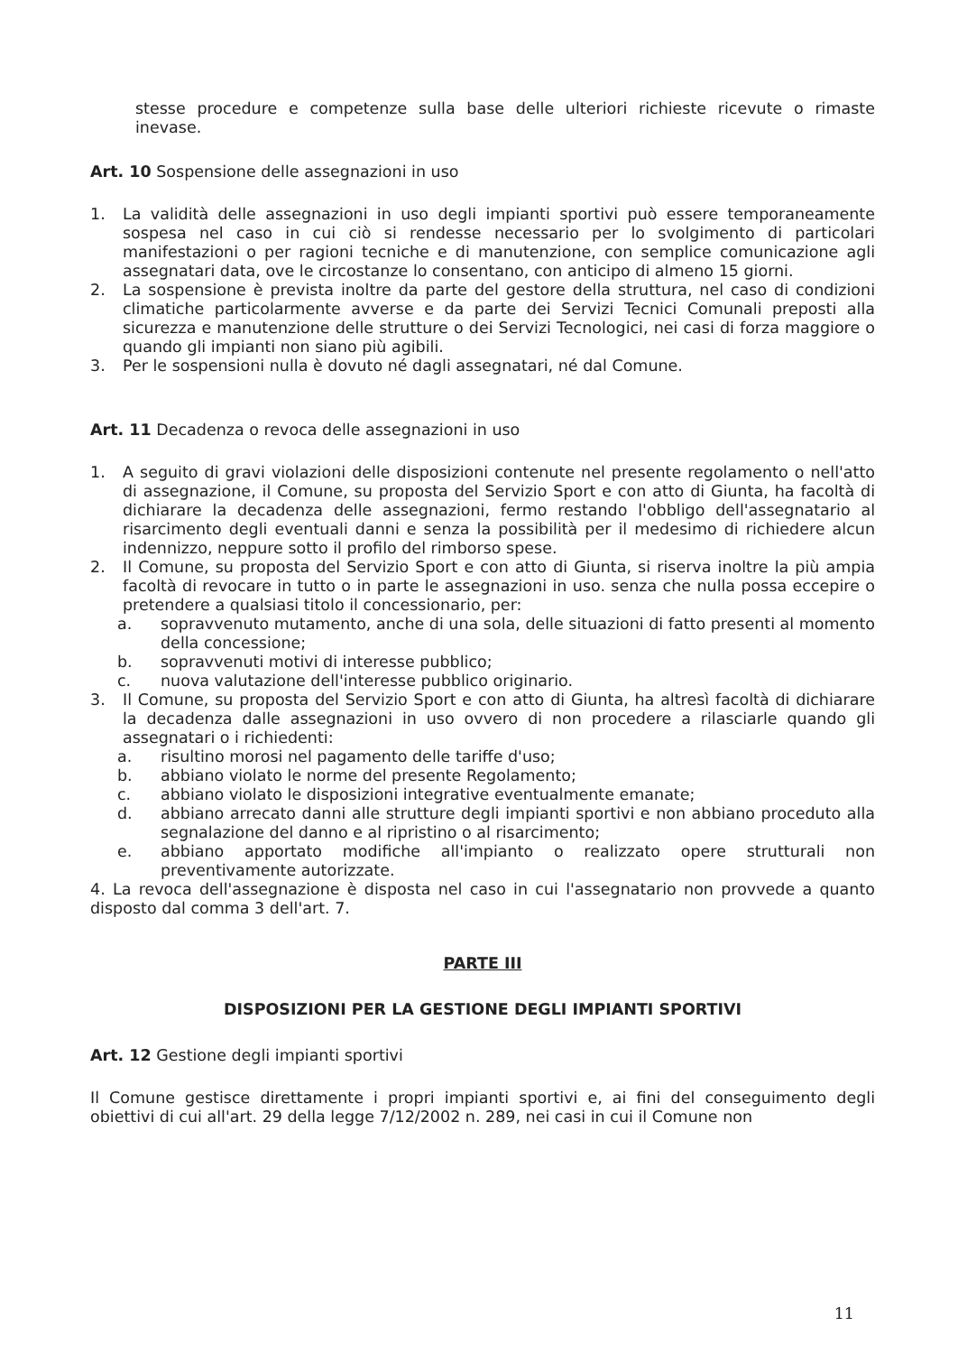stesse procedure e competenze sulla base delle ulteriori richieste ricevute o rimaste inevase.
Art. 10 Sospensione delle assegnazioni in uso
1. La validità delle assegnazioni in uso degli impianti sportivi può essere temporaneamente sospesa nel caso in cui ciò si rendesse necessario per lo svolgimento di particolari manifestazioni o per ragioni tecniche e di manutenzione, con semplice comunicazione agli assegnatari data, ove le circostanze lo consentano, con anticipo di almeno 15 giorni.
2. La sospensione è prevista inoltre da parte del gestore della struttura, nel caso di condizioni climatiche particolarmente avverse e da parte dei Servizi Tecnici Comunali preposti alla sicurezza e manutenzione delle strutture o dei Servizi Tecnologici, nei casi di forza maggiore o quando gli impianti non siano più agibili.
3. Per le sospensioni nulla è dovuto né dagli assegnatari, né dal Comune.
Art. 11 Decadenza o revoca delle assegnazioni in uso
1. A seguito di gravi violazioni delle disposizioni contenute nel presente regolamento o nell'atto di assegnazione, il Comune, su proposta del Servizio Sport e con atto di Giunta, ha facoltà di dichiarare la decadenza delle assegnazioni, fermo restando l'obbligo dell'assegnatario al risarcimento degli eventuali danni e senza la possibilità per il medesimo di richiedere alcun indennizzo, neppure sotto il profilo del rimborso spese.
2. Il Comune, su proposta del Servizio Sport e con atto di Giunta, si riserva inoltre la più ampia facoltà di revocare in tutto o in parte le assegnazioni in uso. senza che nulla possa eccepire o pretendere a qualsiasi titolo il concessionario, per:
a. sopravvenuto mutamento, anche di una sola, delle situazioni di fatto presenti al momento della concessione;
b. sopravvenuti motivi di interesse pubblico;
c. nuova valutazione dell'interesse pubblico originario.
3. Il Comune, su proposta del Servizio Sport e con atto di Giunta, ha altresì facoltà di dichiarare la decadenza dalle assegnazioni in uso ovvero di non procedere a rilasciarle quando gli assegnatari o i richiedenti:
a. risultino morosi nel pagamento delle tariffe d'uso;
b. abbiano violato le norme del presente Regolamento;
c. abbiano violato le disposizioni integrative eventualmente emanate;
d. abbiano arrecato danni alle strutture degli impianti sportivi e non abbiano proceduto alla segnalazione del danno e al ripristino o al risarcimento;
e. abbiano apportato modifiche all'impianto o realizzato opere strutturali non preventivamente autorizzate.
4. La revoca dell'assegnazione è disposta nel caso in cui l'assegnatario non provvede a quanto disposto dal comma 3 dell'art. 7.
PARTE III
DISPOSIZIONI PER LA GESTIONE DEGLI IMPIANTI SPORTIVI
Art. 12 Gestione degli impianti sportivi
Il Comune gestisce direttamente i propri impianti sportivi e, ai fini del conseguimento degli obiettivi di cui all'art. 29 della legge 7/12/2002 n. 289, nei casi in cui il Comune non
11